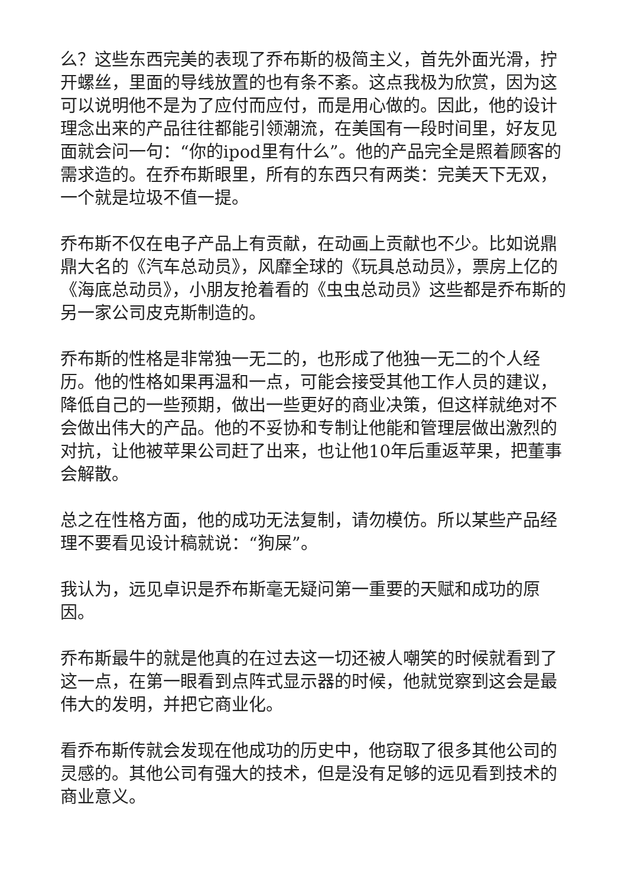么？这些东西完美的表现了乔布斯的极简主义，首先外面光滑，拧开螺丝，里面的导线放置的也有条不紊。这点我极为欣赏，因为这可以说明他不是为了应付而应付，而是用心做的。因此，他的设计理念出来的产品往往都能引领潮流，在美国有一段时间里，好友见面就会问一句：“你的ipod里有什么”。他的产品完全是照着顾客的需求造的。在乔布斯眼里，所有的东西只有两类：完美天下无双，一个就是垃圾不值一提。
乔布斯不仅在电子产品上有贡献，在动画上贡献也不少。比如说鼎鼎大名的《汽车总动员》，风靡全球的《玩具总动员》，票房上亿的《海底总动员》，小朋友抢着看的《虫虫总动员》这些都是乔布斯的另一家公司皮克斯制造的。
乔布斯的性格是非常独一无二的，也形成了他独一无二的个人经历。他的性格如果再温和一点，可能会接受其他工作人员的建议，降低自己的一些预期，做出一些更好的商业决策，但这样就绝对不会做出伟大的产品。他的不妥协和专制让他能和管理层做出激烈的对抗，让他被苹果公司赶了出来，也让他10年后重返苹果，把董事会解散。
总之在性格方面，他的成功无法复制，请勿模仿。所以某些产品经理不要看见设计稿就说：“狗屎”。
我认为，远见卓识是乔布斯毫无疑问第一重要的天赋和成功的原因。
乔布斯最牛的就是他真的在过去这一切还被人嘲笑的时候就看到了这一点，在第一眼看到点阵式显示器的时候，他就觉察到这会是最伟大的发明，并把它商业化。
看乔布斯传就会发现在他成功的历史中，他窃取了很多其他公司的灵感的。其他公司有强大的技术，但是没有足够的远见看到技术的商业意义。